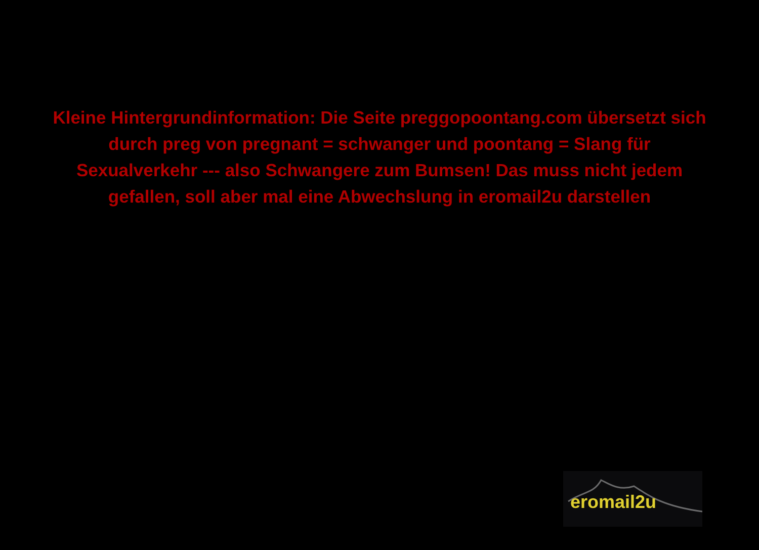Kleine Hintergrundinformation: Die Seite preggopoontang.com übersetzt sich durch preg von pregnant = schwanger und poontang = Slang für Sexualverkehr --- also Schwangere zum Bumsen! Das muss nicht jedem gefallen, soll aber mal eine Abwechslung in eromail2u darstellen
eromail2u